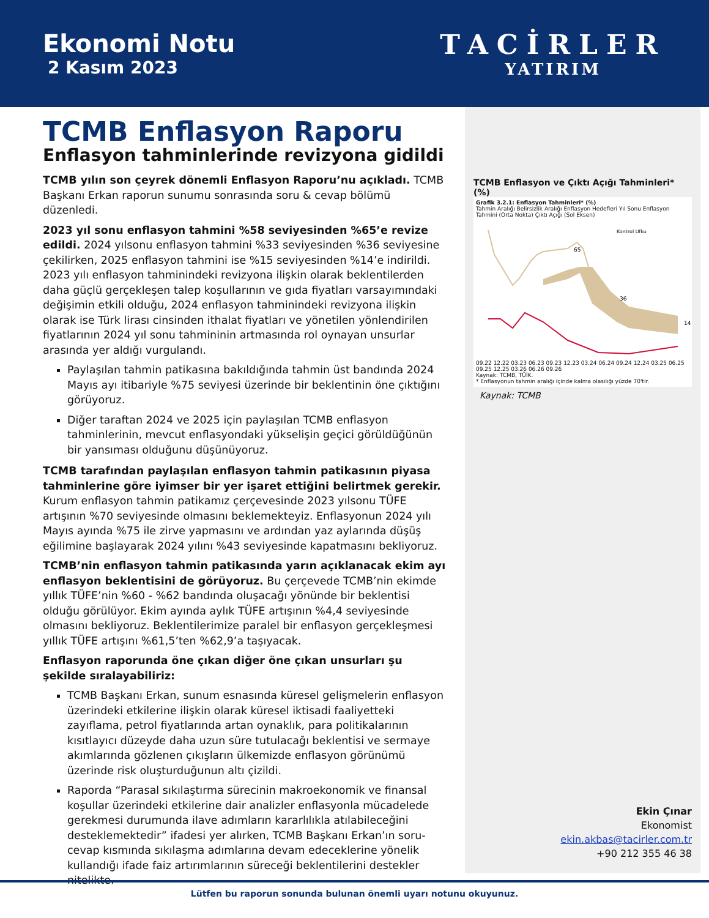Ekonomi Notu
2 Kasım 2023
TACİRLER
YATIRIM
TCMB Enflasyon Raporu
Enflasyon tahminlerinde revizyona gidildi
TCMB yılın son çeyrek dönemli Enflasyon Raporu’nu açıkladı. TCMB Başkanı Erkan raporun sunumu sonrasında soru & cevap bölümü düzenledi.
2023 yıl sonu enflasyon tahmini %58 seviyesinden %65’e revize edildi. 2024 yılsonu enflasyon tahmini %33 seviyesinden %36 seviyesine çekilirken, 2025 enflasyon tahmini ise %15 seviyesinden %14’e indirildi. 2023 yılı enflasyon tahminindeki revizyona ilişkin olarak beklentilerden daha güçlü gerçekleşen talep koşullarının ve gıda fiyatları varsayımındaki değişimin etkili olduğu, 2024 enflasyon tahminindeki revizyona ilişkin olarak ise Türk lirası cinsinden ithalat fiyatları ve yönetilen yönlendirilen fiyatlarının 2024 yıl sonu tahmininin artmasında rol oynayan unsurlar arasında yer aldığı vurgulandı.
Paylaşılan tahmin patikasına bakıldığında tahmin üst bandında 2024 Mayıs ayı itibariyle %75 seviyesi üzerinde bir beklentinin öne çıktığını görüyoruz.
Diğer taraftan 2024 ve 2025 için paylaşılan TCMB enflasyon tahminlerinin, mevcut enflasyondaki yükselişin geçici görüldüğünün bir yansıması olduğunu düşünüyoruz.
TCMB tarafından paylaşılan enflasyon tahmin patikasının piyasa tahminlerine göre iyimser bir yer işaret ettiğini belirtmek gerekir. Kurum enflasyon tahmin patikamız çerçevesinde 2023 yılsonu TÜFE artışının %70 seviyesinde olmasını beklemekteyiz. Enflasyonun 2024 yılı Mayıs ayında %75 ile zirve yapmasını ve ardından yaz aylarında düşüş eğilimine başlayarak 2024 yılını %43 seviyesinde kapatmasını bekliyoruz.
TCMB’nin enflasyon tahmin patikasında yarın açıklanacak ekim ayı enflasyon beklentisini de görüyoruz. Bu çerçevede TCMB’nin ekimde yıllık TÜFE’nin %60 - %62 bandında oluşacağı yönünde bir beklentisi olduğu görülüyor. Ekim ayında aylık TÜFE artışının %4,4 seviyesinde olmasını bekliyoruz. Beklentilerimize paralel bir enflasyon gerçekleşmesi yıllık TÜFE artışını %61,5’ten %62,9’a taşıyacak.
Enflasyon raporunda öne çıkan diğer öne çıkan unsurları şu şekilde sıralayabiliriz:
TCMB Başkanı Erkan, sunum esnasında küresel gelişmelerin enflasyon üzerindeki etkilerine ilişkin olarak küresel iktisadi faaliyetteki zayıflama, petrol fiyatlarında artan oynaklık, para politikalarının kısıtlayıcı düzeyde daha uzun süre tutulacağı beklentisi ve sermaye akımlarında gözlenen çıkışların ülkemizde enflasyon görünümü üzerinde risk oluşturduğunun altı çizildi.
Raporda “Parasal sıkılaştırma sürecinin makroekonomik ve finansal koşullar üzerindeki etkilerine dair analizler enflasyonla mücadelede gerekmesi durumunda ilave adımların kararlılıkla atılabileceğini desteklemektedir” ifadesi yer alırken, TCMB Başkanı Erkan’ın soru-cevap kısmında sıkılaşma adımlarına devam edeceklerine yönelik kullandığı ifade faiz artırımlarının süreceği beklentilerini destekler nitelikte.
TCMB Enflasyon ve Çıktı Açığı Tahminleri* (%)
Grafik 3.2.1: Enflasyon Tahminleri* (%)
Tahmin Aralığı Belirsizlik Aralığı Enflasyon Hedefleri Yıl Sonu Enflasyon Tahmini (Orta Nokta) Çıktı Açığı (Sol Eksen)
65
36
14
Kontrol Ufku
09.22 12.22 03.23 06.23 09.23 12.23 03.24 06.24 09.24 12.24 03.25 06.25 09.25 12.25 03.26 06.26 09.26
Kaynak: TCMB, TÜİK.
* Enflasyonun tahmin aralığı içinde kalma olasılığı yüzde 70'tir.
Kaynak: TCMB
Ekin Çınar
Ekonomist
ekin.akbas@tacirler.com.tr
+90 212 355 46 38
Lütfen bu raporun sonunda bulunan önemli uyarı notunu okuyunuz.